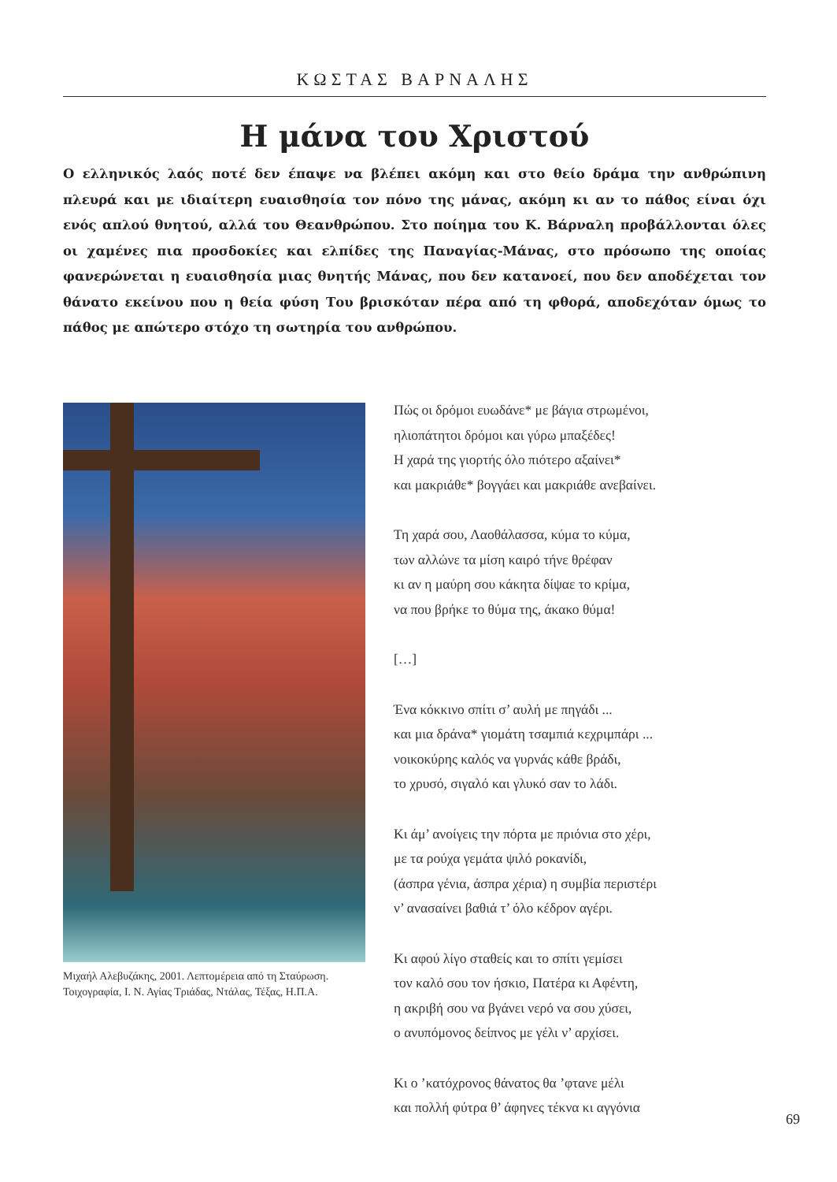ΚΩΣΤΑΣ ΒΑΡΝΑΛΗΣ
Η μάνα του Χριστού
Ο ελληνικός λαός ποτέ δεν έπαψε να βλέπει ακόμη και στο θείο δράμα την ανθρώπινη πλευρά και με ιδιαίτερη ευαισθησία τον πόνο της μάνας, ακόμη κι αν το πάθος είναι όχι ενός απλού θνητού, αλλά του Θεανθρώπου. Στο ποίημα του Κ. Βάρναλη προβάλλονται όλες οι χαμένες πια προσδοκίες και ελπίδες της Παναγίας-Μάνας, στο πρόσωπο της οποίας φανερώνεται η ευαισθησία μιας θνητής Μάνας, που δεν κατανοεί, που δεν αποδέχεται τον θάνατο εκείνου που η θεία φύση Του βρισκόταν πέρα από τη φθορά, αποδεχόταν όμως το πάθος με απώτερο στόχο τη σωτηρία του ανθρώπου.
Μιχαήλ Αλεβυζάκης, 2001. Λεπτομέρεια από τη Σταύρωση.
Τοιχογραφία, Ι. Ν. Αγίας Τριάδας, Ντάλας, Τέξας, Η.Π.Α.
Πώς οι δρόμοι ευωδάνε* με βάγια στρωμένοι,
ηλιοπάτητοι δρόμοι και γύρω μπαξέδες!
Η χαρά της γιορτής όλο πιότερο αξαίνει*
και μακριάθε* βογγάει και μακριάθε ανεβαίνει.
Τη χαρά σου, Λαοθάλασσα, κύμα το κύμα,
των αλλώνε τα μίση καιρό τήνε θρέφαν
κι αν η μαύρη σου κάκητα δίψαε το κρίμα,
να που βρήκε το θύμα της, άκακο θύμα!
[…]
Ένα κόκκινο σπίτι σ’ αυλή με πηγάδι ...
και μια δράνα* γιομάτη τσαμπιά κεχριμπάρι ...
νοικοκύρης καλός να γυρνάς κάθε βράδι,
το χρυσό, σιγαλό και γλυκό σαν το λάδι.
Κι άμ’ ανοίγεις την πόρτα με πριόνια στο χέρι,
με τα ρούχα γεμάτα ψιλό ροκανίδι,
(άσπρα γένια, άσπρα χέρια) η συμβία περιστέρι
ν’ ανασαίνει βαθιά τ’ όλο κέδρον αγέρι.
Κι αφού λίγο σταθείς και το σπίτι γεμίσει
τον καλό σου τον ήσκιο, Πατέρα κι Αφέντη,
η ακριβή σου να βγάνει νερό να σου χύσει,
ο ανυπόμονος δείπνος με γέλι ν’ αρχίσει.
Κι ο ’κατόχρονος θάνατος θα ’φτανε μέλι
και πολλή φύτρα θ’ άφηνες τέκνα κι αγγόνια
69